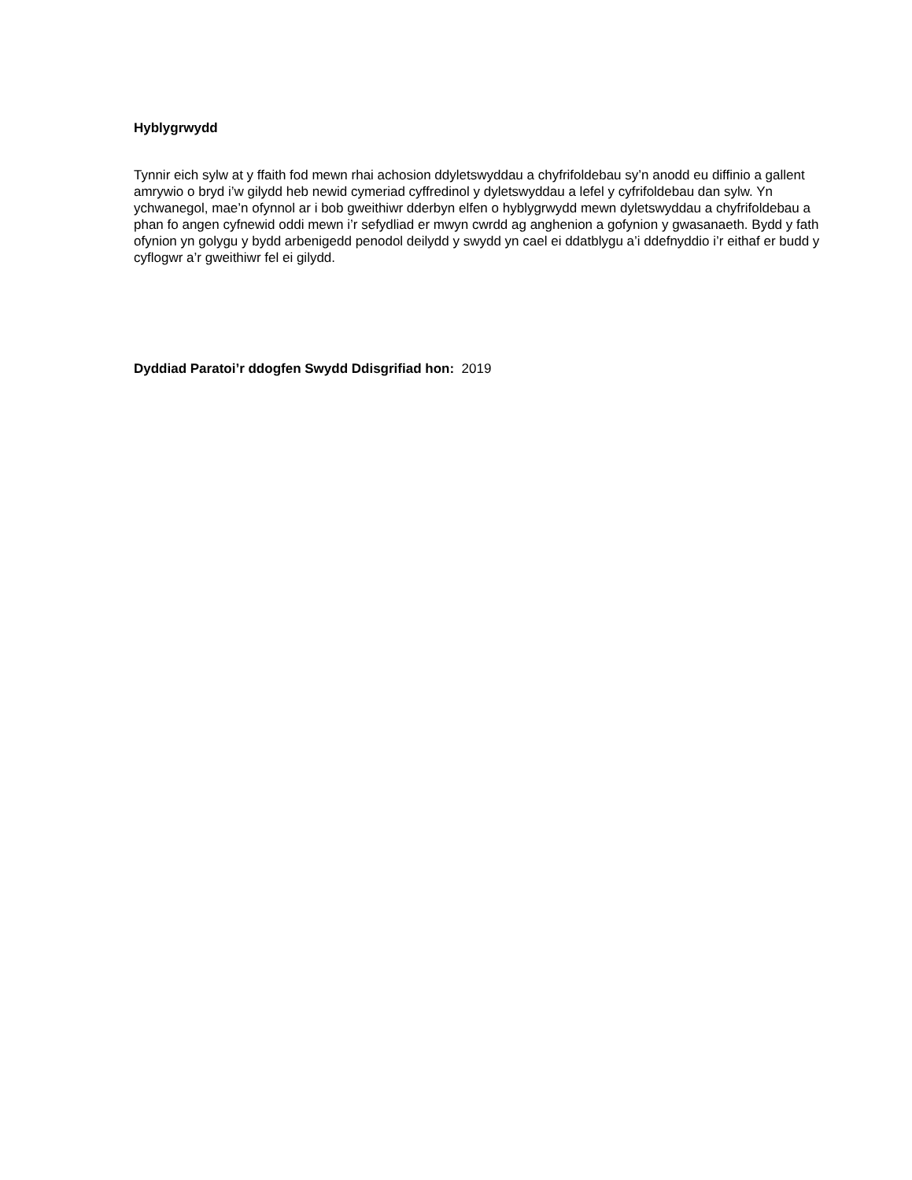Hyblygrwydd
Tynnir eich sylw at y ffaith fod mewn rhai achosion ddyletswyddau a chyfrifoldebau sy’n anodd eu diffinio a gallent amrywio o bryd i’w gilydd heb newid cymeriad cyffredinol y dyletswyddau a lefel y cyfrifoldebau dan sylw. Yn ychwanegol, mae’n ofynnol ar i bob gweithiwr dderbyn elfen o hyblygrwydd mewn dyletswyddau a chyfrifoldebau a phan fo angen cyfnewid oddi mewn i’r sefydliad er mwyn cwrdd ag anghenion a gofynion y gwasanaeth. Bydd y fath ofynion yn golygu y bydd arbenigedd penodol deilydd y swydd yn cael ei ddatblygu a’i ddefnyddio i’r eithaf er budd y cyflogwr a’r gweithiwr fel ei gilydd.
Dyddiad Paratoi’r ddogfen Swydd Ddisgrifiad hon: 2019